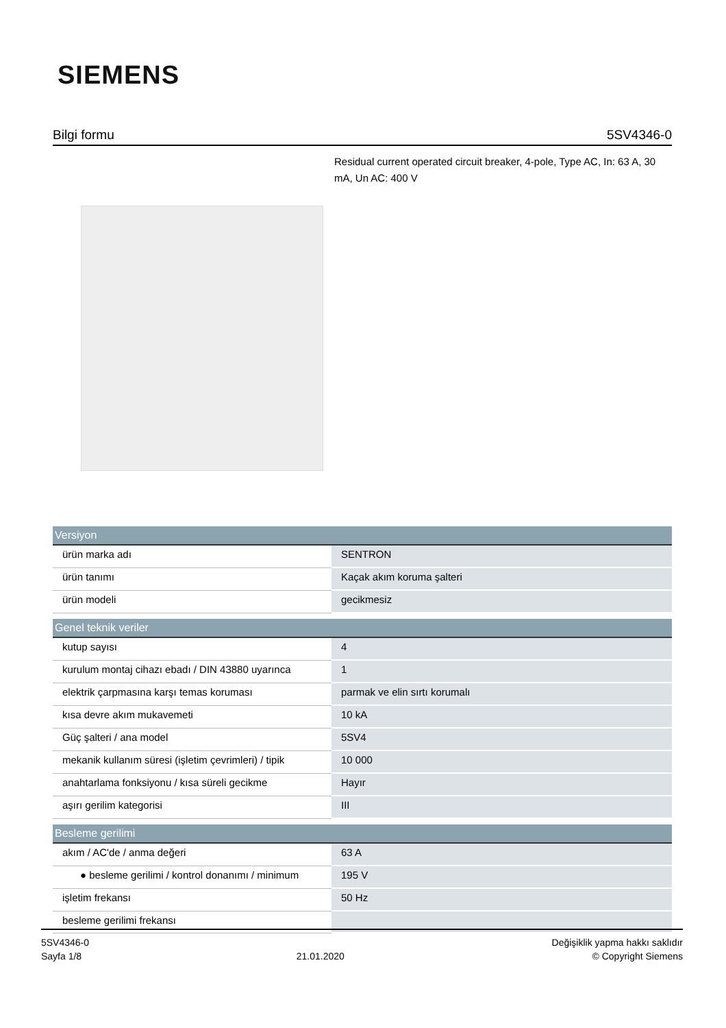SIEMENS
Bilgi formu 5SV4346-0
Residual current operated circuit breaker, 4-pole, Type AC, In: 63 A, 30 mA, Un AC: 400 V
| Versiyon | |
| --- | --- |
| ürün marka adı | SENTRON |
| ürün tanımı | Kaçak akım koruma şalteri |
| ürün modeli | gecikmesiz |
| Genel teknik veriler | |
| kutup sayısı | 4 |
| kurulum montaj cihazı ebadı / DIN 43880 uyarınca | 1 |
| elektrik çarpmasına karşı temas koruması | parmak ve elin sırtı korumalı |
| kısa devre akım mukavemeti | 10 kA |
| Güç şalteri / ana model | 5SV4 |
| mekanik kullanım süresi (işletim çevrimleri) / tipik | 10 000 |
| anahtarlama fonksiyonu / kısa süreli gecikme | Hayır |
| aşırı gerilim kategorisi | III |
| Besleme gerilimi | |
| akım / AC'de / anma değeri | 63 A |
| ● besleme gerilimi / kontrol donanımı / minimum | 195 V |
| işletim frekansı | 50 Hz |
| besleme gerilimi frekansı | |
5SV4346-0
Sayfa 1/8
21.01.2020
Değişiklik yapma hakkı saklıdır
© Copyright Siemens